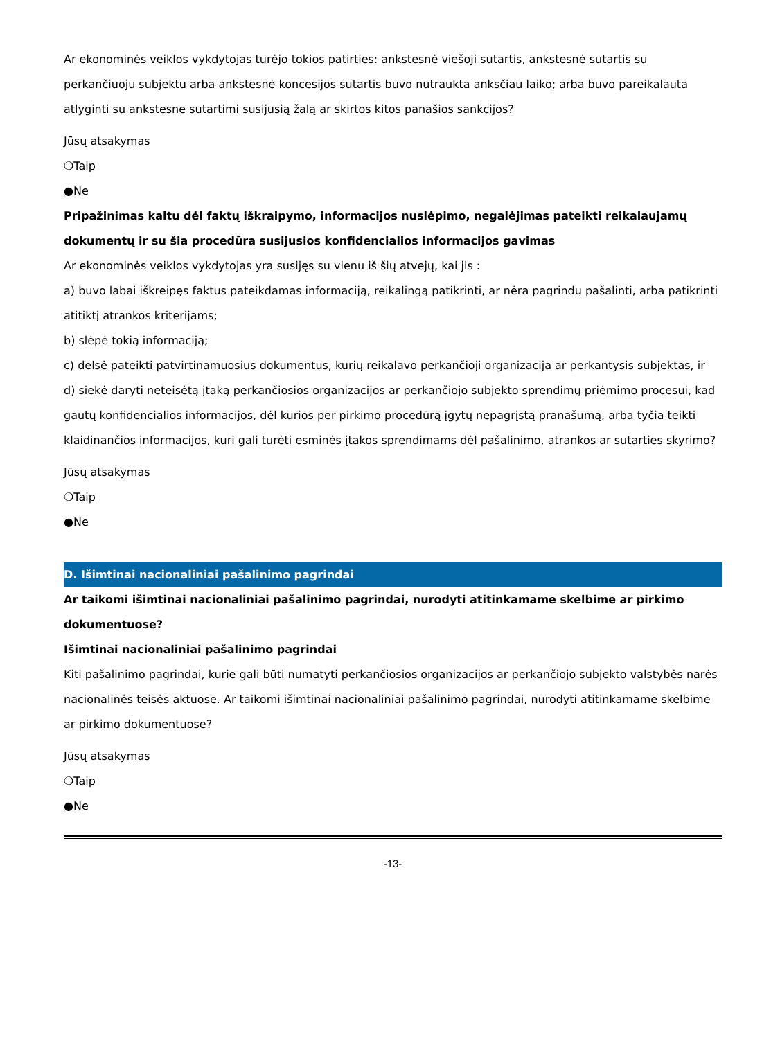Ar ekonominės veiklos vykdytojas turėjo tokios patirties: ankstesnė viešoji sutartis, ankstesnė sutartis su perkančiuoju subjektu arba ankstesnė koncesijos sutartis buvo nutraukta anksčiau laiko; arba buvo pareikalauta atlyginti su ankstesne sutartimi susijusią žalą ar skirtos kitos panašios sankcijos?
Jūsų atsakymas
❍Taip
●Ne
Pripažinimas kaltu dėl faktų iškraipymo, informacijos nuslėpimo, negalėjimas pateikti reikalaujamų dokumentų ir su šia procedūra susijusios konfidencialios informacijos gavimas
Ar ekonominės veiklos vykdytojas yra susijęs su vienu iš šių atvejų, kai jis :
a) buvo labai iškreipęs faktus pateikdamas informaciją, reikalingą patikrinti, ar nėra pagrindų pašalinti, arba patikrinti atitiktį atrankos kriterijams;
b) slėpė tokią informaciją;
c) delsė pateikti patvirtinamuosius dokumentus, kurių reikalavo perkančioji organizacija ar perkantysis subjektas, ir
d) siekė daryti neteisėtą įtaką perkančiosios organizacijos ar perkančiojo subjekto sprendimų priėmimo procesui, kad gautų konfidencialios informacijos, dėl kurios per pirkimo procedūrą įgytų nepagrįstą pranašumą, arba tyčia teikti klaidinančios informacijos, kuri gali turėti esminės įtakos sprendimams dėl pašalinimo, atrankos ar sutarties skyrimo?
Jūsų atsakymas
❍Taip
●Ne
D. Išimtinai nacionaliniai pašalinimo pagrindai
Ar taikomi išimtinai nacionaliniai pašalinimo pagrindai, nurodyti atitinkamame skelbime ar pirkimo dokumentuose?
Išimtinai nacionaliniai pašalinimo pagrindai
Kiti pašalinimo pagrindai, kurie gali būti numatyti perkančiosios organizacijos ar perkančiojo subjekto valstybės narės nacionalinės teisės aktuose. Ar taikomi išimtinai nacionaliniai pašalinimo pagrindai, nurodyti atitinkamame skelbime ar pirkimo dokumentuose?
Jūsų atsakymas
❍Taip
●Ne
-13-